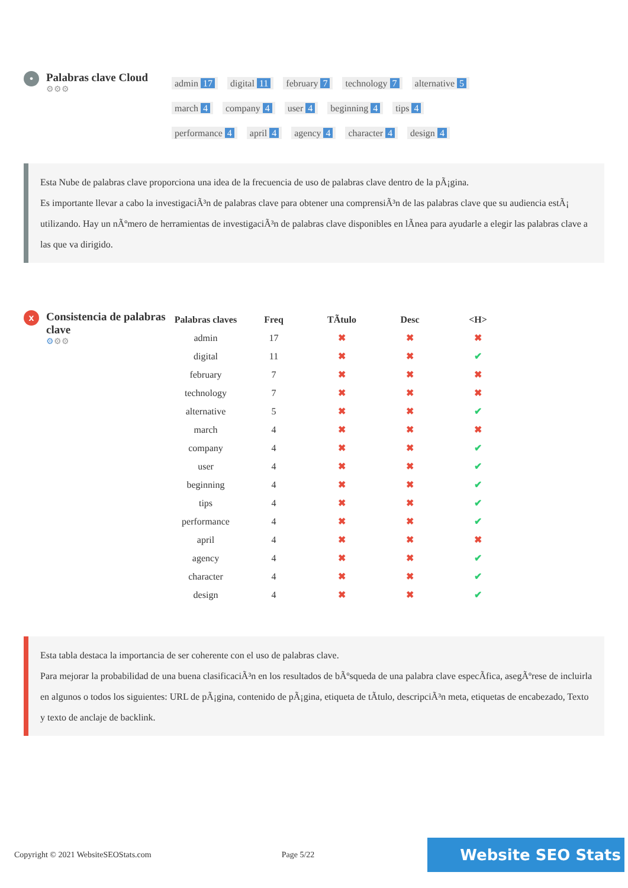•
Palabras clave Cloud
⚙⚙⚙
admin 17 digital 11 february 7 technology 7 alternative 5
march 4 company 4 user 4 beginning 4 tips 4
performance 4 april 4 agency 4 character 4 design 4
Esta Nube de palabras clave proporciona una idea de la frecuencia de uso de palabras clave dentro de la pÃ¡gina.
Es importante llevar a cabo la investigaciÃ³n de palabras clave para obtener una comprensiÃ³n de las palabras clave que su audiencia estÃ¡ utilizando. Hay un nÃºmero de herramientas de investigaciÃ³n de palabras clave disponibles en lÃnea para ayudarle a elegir las palabras clave a las que va dirigido.
x
Consistencia de palabras clave
⚙⚙⚙
| Palabras claves | Freq | TÃtulo | Desc | <H> |
| --- | --- | --- | --- | --- |
| admin | 17 | ✖ | ✖ | ✖ |
| digital | 11 | ✖ | ✖ | ✔ |
| february | 7 | ✖ | ✖ | ✖ |
| technology | 7 | ✖ | ✖ | ✖ |
| alternative | 5 | ✖ | ✖ | ✔ |
| march | 4 | ✖ | ✖ | ✖ |
| company | 4 | ✖ | ✖ | ✔ |
| user | 4 | ✖ | ✖ | ✔ |
| beginning | 4 | ✖ | ✖ | ✔ |
| tips | 4 | ✖ | ✖ | ✔ |
| performance | 4 | ✖ | ✖ | ✔ |
| april | 4 | ✖ | ✖ | ✖ |
| agency | 4 | ✖ | ✖ | ✔ |
| character | 4 | ✖ | ✖ | ✔ |
| design | 4 | ✖ | ✖ | ✔ |
Esta tabla destaca la importancia de ser coherente con el uso de palabras clave.
Para mejorar la probabilidad de una buena clasificaciÃ³n en los resultados de bÃºsqueda de una palabra clave especÃfica, asegÃºrese de incluirla en algunos o todos los siguientes: URL de pÃ¡gina, contenido de pÃ¡gina, etiqueta de tÃtulo, descripciÃ³n meta, etiquetas de encabezado, Texto y texto de anclaje de backlink.
Copyright © 2021 WebsiteSEOStats.com Page 5/22 Website SEO Stats